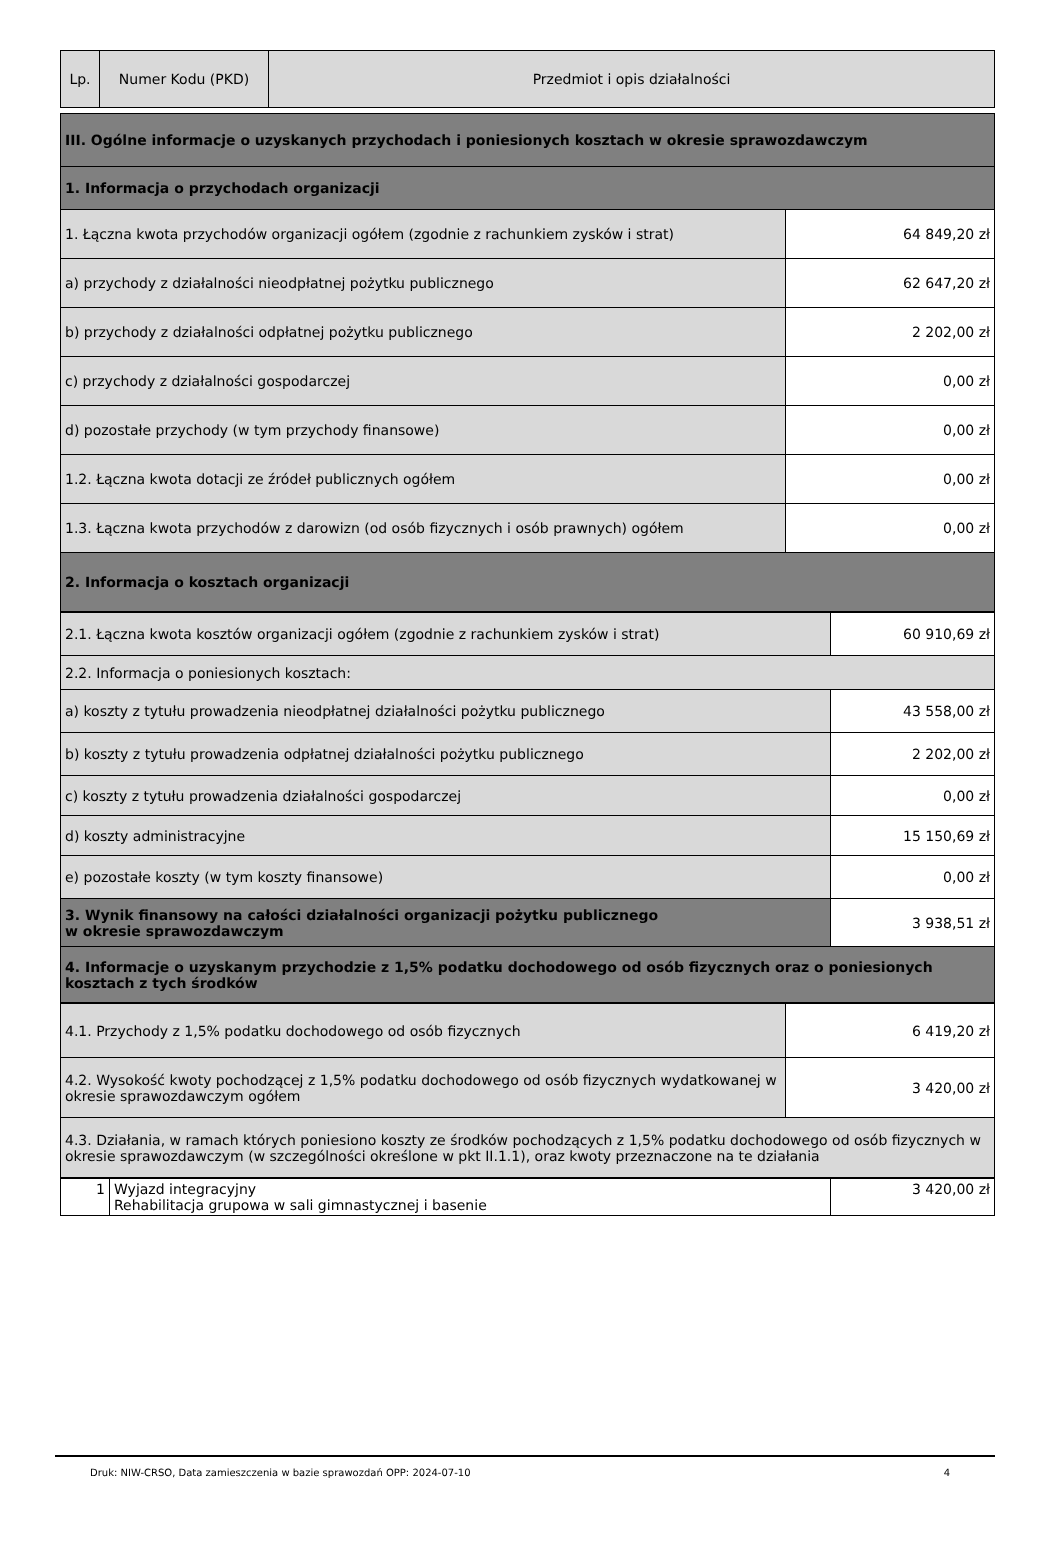| Lp. | Numer Kodu (PKD) | Przedmiot i opis działalności |
| III. Ogólne informacje o uzyskanych przychodach i poniesionych kosztach w okresie sprawozdawczym | |
| 1. Informacja o przychodach organizacji | |
| 1. Łączna kwota przychodów organizacji ogółem (zgodnie z rachunkiem zysków i strat) | 64 849,20 zł |
| a) przychody z działalności nieodpłatnej pożytku publicznego | 62 647,20 zł |
| b) przychody z działalności odpłatnej pożytku publicznego | 2 202,00 zł |
| c) przychody z działalności gospodarczej | 0,00 zł |
| d) pozostałe przychody (w tym przychody finansowe) | 0,00 zł |
| 1.2. Łączna kwota dotacji ze źródeł publicznych ogółem | 0,00 zł |
| 1.3. Łączna kwota przychodów z darowizn (od osób fizycznych i osób prawnych) ogółem | 0,00 zł |
| 2. Informacja o kosztach organizacji | |
| 2.1. Łączna kwota kosztów organizacji ogółem (zgodnie z rachunkiem zysków i strat) | 60 910,69 zł |
| 2.2. Informacja o poniesionych kosztach: | |
| a) koszty z tytułu prowadzenia nieodpłatnej działalności pożytku publicznego | 43 558,00 zł |
| b) koszty z tytułu prowadzenia odpłatnej działalności pożytku publicznego | 2 202,00 zł |
| c) koszty z tytułu prowadzenia działalności gospodarczej | 0,00 zł |
| d) koszty administracyjne | 15 150,69 zł |
| e) pozostałe koszty (w tym koszty finansowe) | 0,00 zł |
| 3. Wynik finansowy na całości działalności organizacji pożytku publicznego w okresie sprawozdawczym | 3 938,51 zł |
| 4. Informacje o uzyskanym przychodzie z 1,5% podatku dochodowego od osób fizycznych oraz o poniesionych kosztach z tych środków | |
| 4.1. Przychody z 1,5% podatku dochodowego od osób fizycznych | 6 419,20 zł |
| 4.2. Wysokość kwoty pochodzącej z 1,5% podatku dochodowego od osób fizycznych wydatkowanej w okresie sprawozdawczym ogółem | 3 420,00 zł |
| 4.3. Działania, w ramach których poniesiono koszty ze środków pochodzących z 1,5% podatku dochodowego od osób fizycznych w okresie sprawozdawczym (w szczególności określone w pkt II.1.1), oraz kwoty przeznaczone na te działania | |
| 1 | Wyjazd integracyjny Rehabilitacja grupowa w sali gimnastycznej i basenie | 3 420,00 zł |
Druk: NIW-CRSO, Data zamieszczenia w bazie sprawozdań OPP: 2024-07-10 4